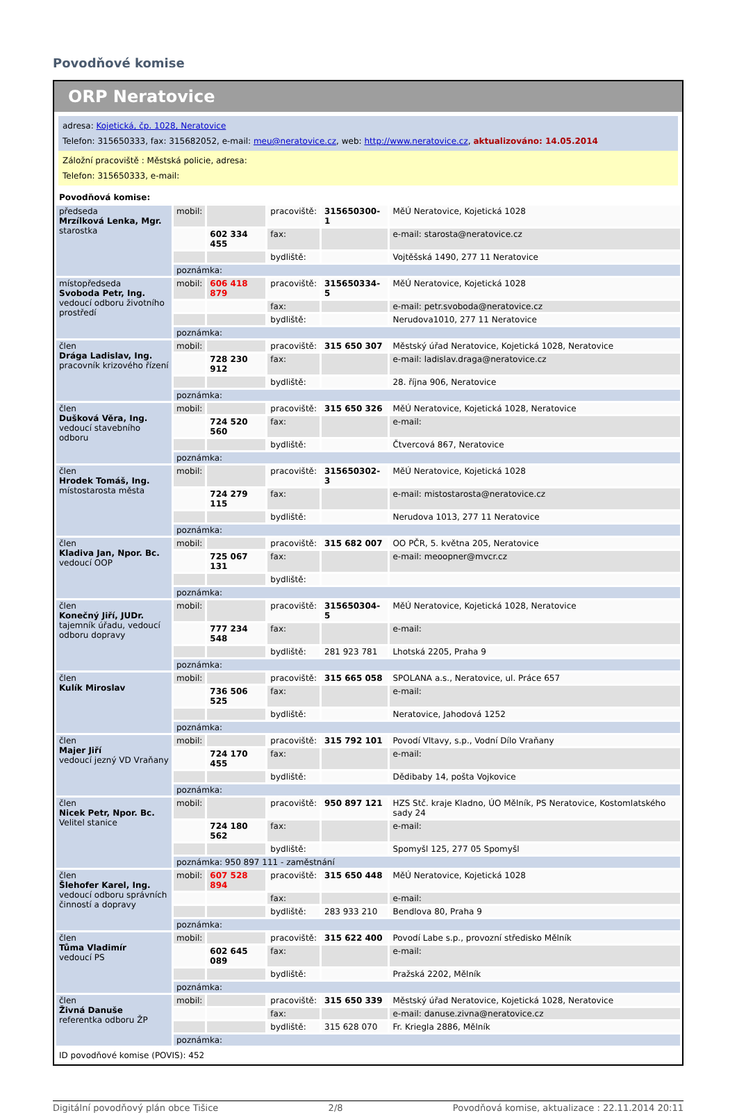Povodňové komise
ORP Neratovice
adresa: Kojetická, čp. 1028, Neratovice
Telefon: 315650333, fax: 315682052, e-mail: meu@neratovice.cz, web: http://www.neratovice.cz, aktualizováno: 14.05.2014
Záložní pracoviště : Městská policie, adresa:
Telefon: 315650333, e-mail:
Povodňová komise:
| předseda Mrzílková Lenka, Mgr. starostka | mobil: | | pracoviště: | 315650300-1 | MěÚ Neratovice, Kojetická 1028 |
| | | 602 334 455 | fax: | | e-mail: starosta@neratovice.cz |
| | | | bydliště: | | Vojtěšská 1490, 277 11 Neratovice |
| | poznámka: | | | | |
| místopředseda Svoboda Petr, Ing. vedoucí odboru životního prostředí | mobil: | 606 418 879 | pracoviště: | 315650334-5 | MěÚ Neratovice, Kojetická 1028 |
| | | | fax: | | e-mail: petr.svoboda@neratovice.cz |
| | | | bydliště: | | Nerudova1010, 277 11 Neratovice |
| | poznámka: | | | | |
| člen Drága Ladislav, Ing. pracovník krizového řízení | mobil: | | pracoviště: | 315 650 307 | Městský úřad Neratovice, Kojetická 1028, Neratovice |
| | | 728 230 912 | fax: | | e-mail: ladislav.draga@neratovice.cz |
| | | | bydliště: | | 28. října 906, Neratovice |
| | poznámka: | | | | |
| člen Dušková Věra, Ing. vedoucí stavebního odboru | mobil: | | pracoviště: | 315 650 326 | MěÚ Neratovice, Kojetická 1028, Neratovice |
| | | 724 520 560 | fax: | | e-mail: |
| | | | bydliště: | | Čtvercová 867, Neratovice |
| | poznámka: | | | | |
| člen Hrodek Tomáš, Ing. místostarosta města | mobil: | | pracoviště: | 315650302-3 | MěÚ Neratovice, Kojetická 1028 |
| | | 724 279 115 | fax: | | e-mail: mistostarosta@neratovice.cz |
| | | | bydliště: | | Nerudova 1013, 277 11 Neratovice |
| | poznámka: | | | | |
| člen Kladiva Jan, Npor. Bc. vedoucí OOP | mobil: | | pracoviště: | 315 682 007 | OO PČR, 5. května 205, Neratovice |
| | | 725 067 131 | fax: | | e-mail: meoopner@mvcr.cz |
| | | | bydliště: | | |
| | poznámka: | | | | |
| člen Konečný Jiří, JUDr. tajemník úřadu, vedoucí odboru dopravy | mobil: | | pracoviště: | 315650304-5 | MěÚ Neratovice, Kojetická 1028, Neratovice |
| | | 777 234 548 | fax: | | e-mail: |
| | | | bydliště: | 281 923 781 | Lhotská 2205, Praha 9 |
| | poznámka: | | | | |
| člen Kulík Miroslav | mobil: | | pracoviště: | 315 665 058 | SPOLANA a.s., Neratovice, ul. Práce 657 |
| | | 736 506 525 | fax: | | e-mail: |
| | | | bydliště: | | Neratovice, Jahodová 1252 |
| | poznámka: | | | | |
| člen Majer Jiří vedoucí jezný VD Vraňany | mobil: | | pracoviště: | 315 792 101 | Povodí Vltavy, s.p., Vodní Dílo Vraňany |
| | | 724 170 455 | fax: | | e-mail: |
| | | | bydliště: | | Dědibaby 14, pošta Vojkovice |
| | poznámka: | | | | |
| člen Nicek Petr, Npor. Bc. Velitel stanice | mobil: | | pracoviště: | 950 897 121 | HZS Stč. kraje Kladno, ÚO Mělník, PS Neratovice, Kostomlatského sady 24 |
| | | 724 180 562 | fax: | | e-mail: |
| | | | bydliště: | | Spomyšl 125, 277 05 Spomyšl |
| | poznámka: 950 897 111 - zaměstnání | | | | |
| člen Šlehofer Karel, Ing. vedoucí odboru správních činností a dopravy | mobil: | 607 528 894 | pracoviště: | 315 650 448 | MěÚ Neratovice, Kojetická 1028 |
| | | | fax: | | e-mail: |
| | | | bydliště: | 283 933 210 | Bendlova 80, Praha 9 |
| | poznámka: | | | | |
| člen Tůma Vladimír vedoucí PS | mobil: | | pracoviště: | 315 622 400 | Povodí Labe s.p., provozní středisko Mělník |
| | | 602 645 089 | fax: | | e-mail: |
| | | | bydliště: | | Pražská 2202, Mělník |
| | poznámka: | | | | |
| člen Živná Danuše referentka odboru ŽP | mobil: | | pracoviště: | 315 650 339 | Městský úřad Neratovice, Kojetická 1028, Neratovice |
| | | | fax: | | e-mail: danuse.zivna@neratovice.cz |
| | | | bydliště: | 315 628 070 | Fr. Kriegla 2886, Mělník |
| | poznámka: | | | | |
ID povodňové komise (POVIS): 452
Digitální povodňový plán obce Tišice 2/8 Povodňová komise, aktualizace : 22.11.2014 20:11